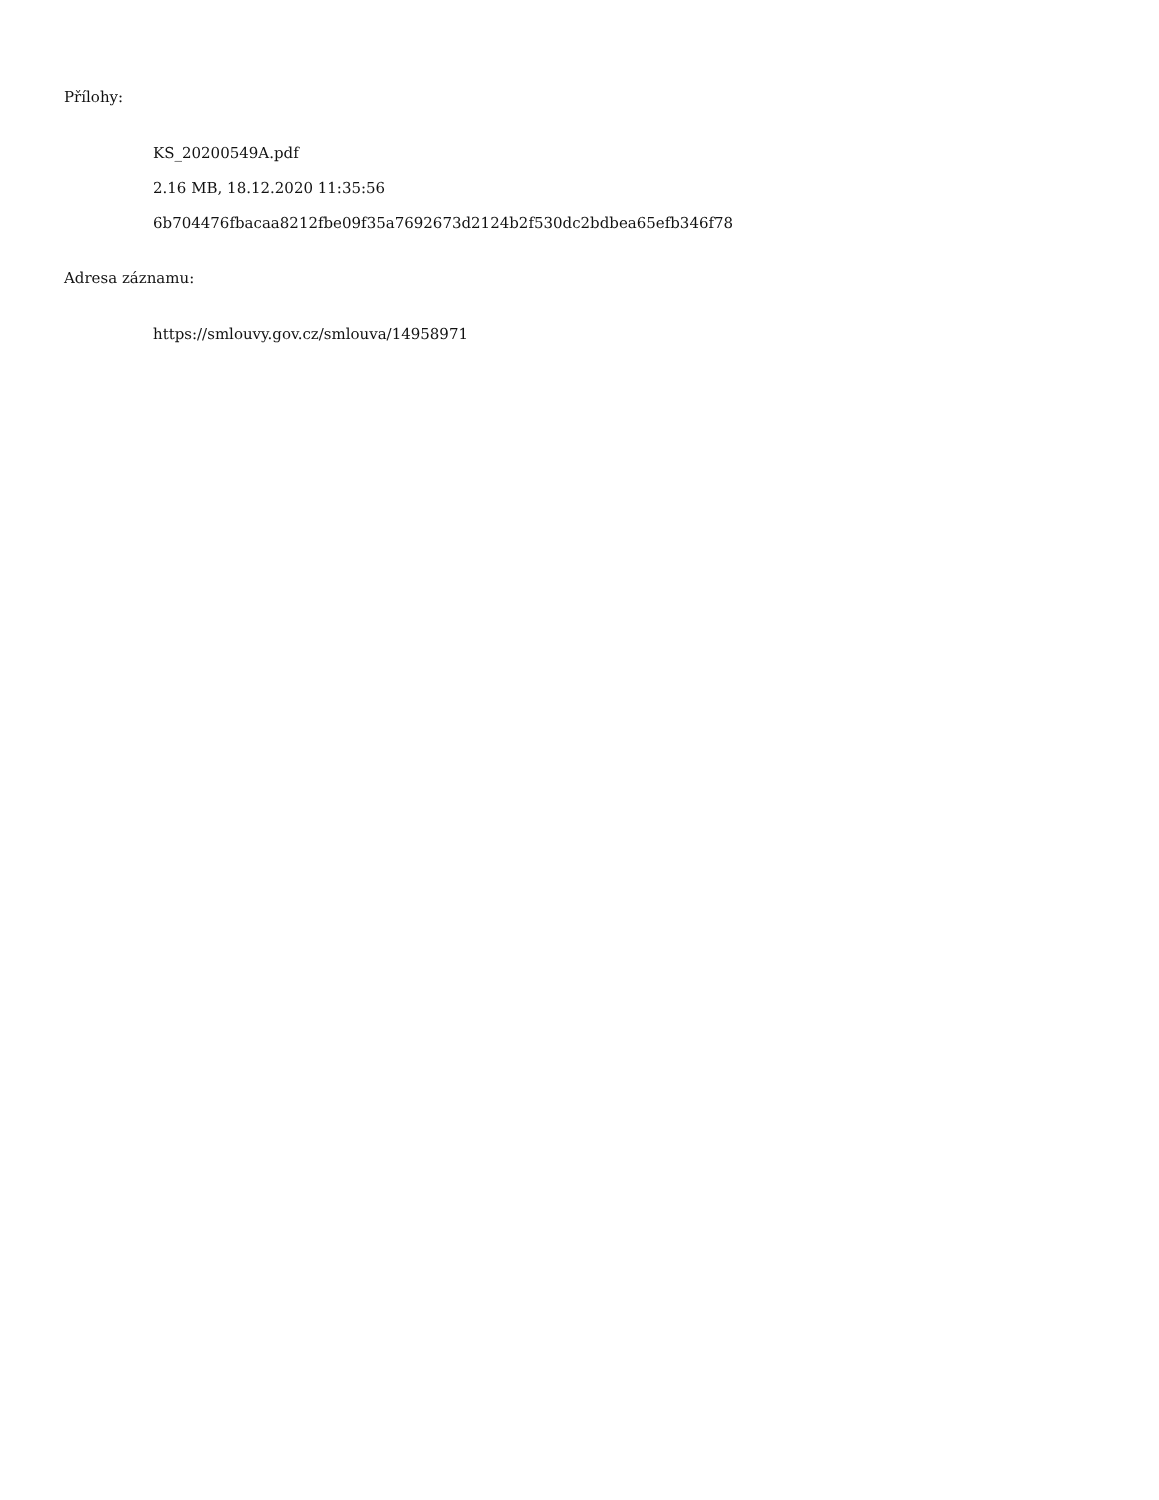Přílohy:
KS_20200549A.pdf
2.16 MB, 18.12.2020 11:35:56
6b704476fbacaa8212fbe09f35a7692673d2124b2f530dc2bdbea65efb346f78
Adresa záznamu:
https://smlouvy.gov.cz/smlouva/14958971